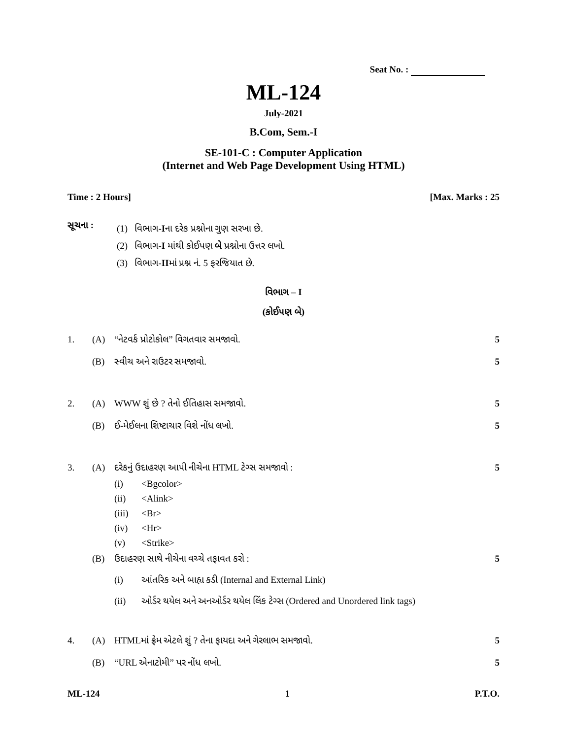Seat No. :
ML-124
July-2021
B.Com, Sem.-I
SE-101-C : Computer Application
(Internet and Web Page Development Using HTML)
Time : 2 Hours] [Max. Marks : 25
સૂચના :
(1) વિભાગ-Iના દરેક પ્રશ્નોના ગુણ સરખા છે.
(2) વિભાગ-I માંથી કોઈપણ બે પ્રશ્નોના ઉત્તર લખો.
(3) વિભાગ-IIમાં પ્રશ્ન નં. 5 ફરજિયાત છે.
વિભાગ – I
(કોઈપણ બે)
1. (A) “નેટવર્ક પ્રોટોકોલ” વિગતવાર સમજાવો. 5
(B) સ્વીચ અને રાઉટર સમજાવો. 5
2. (A) WWW શું છે ? તેનો ઈતિહાસ સમજાવો. 5
(B) ઈ-મેઈલના શિષ્ટાચાર વિશે નોંધ લખો. 5
3. (A) દરેકનું ઉદાહરણ આપી નીચેના HTML ટેગ્સ સમજાવો : 5
(i) <Bgcolor>
(ii) <Alink>
(iii) <Br>
(iv) <Hr>
(v) <Strike>
(B) ઉદાહરણ સાથે નીચેના વચ્ચે તફાવત કરો : 5
(i) આંતરિક અને બાહ્ય કડી (Internal and External Link)
(ii) ઓર્ડર થયેલ અને અનઓર્ડર થયેલ લિંક ટેગ્સ (Ordered and Unordered link tags)
4. (A) HTMLમાં ફ્રેમ એટલે શું ? તેના ફાયદા અને ગેરલાભ સમજાવો. 5
(B) “URL એનાટોમી” પર નોંધ લખો. 5
ML-124 1 P.T.O.